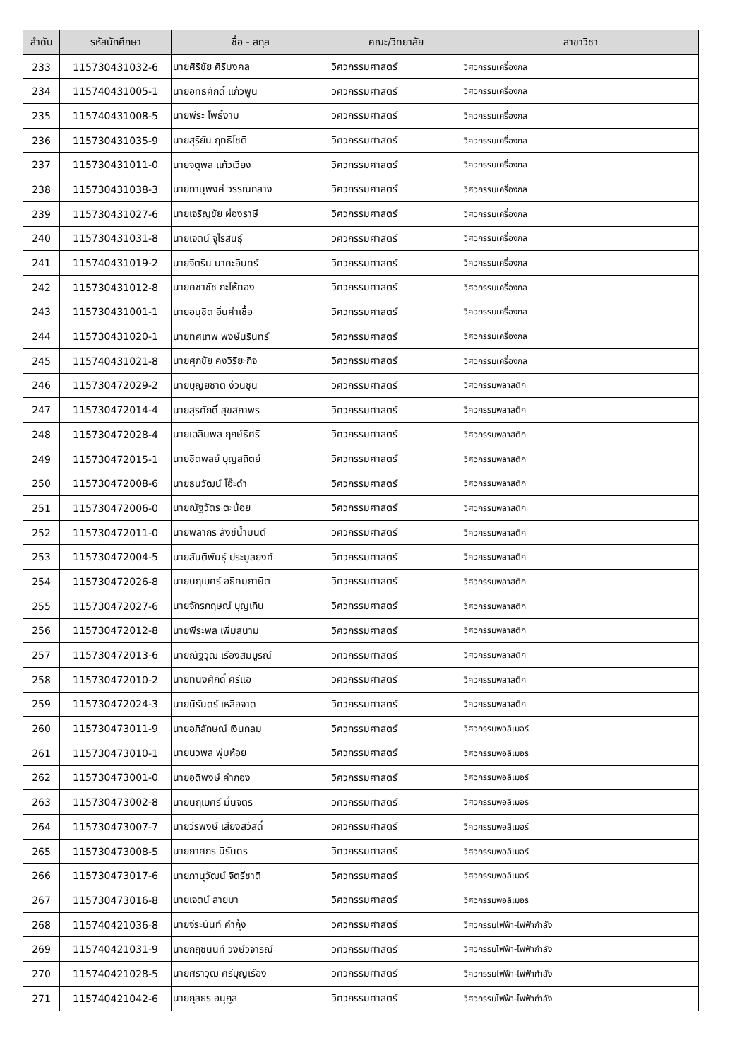| ลำดับ | รหัสนักศึกษา | ชื่อ - สกุล | คณะ/วิทยาลัย | สาขาวิชา |
| --- | --- | --- | --- | --- |
| 233 | 115730431032-6 | นายศิริชัย ศิริมงคล | วิศวกรรมศาสตร์ | วิศวกรรมเครื่องกล |
| 234 | 115740431005-1 | นายอิทธิศักดิ์ แก้วพูน | วิศวกรรมศาสตร์ | วิศวกรรมเครื่องกล |
| 235 | 115740431008-5 | นายพีระ โพธิ์งาม | วิศวกรรมศาสตร์ | วิศวกรรมเครื่องกล |
| 236 | 115730431035-9 | นายสุริยัน ฤทธิโชติ | วิศวกรรมศาสตร์ | วิศวกรรมเครื่องกล |
| 237 | 115730431011-0 | นายจตุพล แก้วเวียง | วิศวกรรมศาสตร์ | วิศวกรรมเครื่องกล |
| 238 | 115730431038-3 | นายภานุพงศ์ วรรณกลาง | วิศวกรรมศาสตร์ | วิศวกรรมเครื่องกล |
| 239 | 115730431027-6 | นายเจริญชัย ผ่องราษี | วิศวกรรมศาสตร์ | วิศวกรรมเครื่องกล |
| 240 | 115730431031-8 | นายเจตน์ จุไรสินธุ์ | วิศวกรรมศาสตร์ | วิศวกรรมเครื่องกล |
| 241 | 115740431019-2 | นายจิตริน นาคะอินทร์ | วิศวกรรมศาสตร์ | วิศวกรรมเครื่องกล |
| 242 | 115730431012-8 | นายคชาชัช กะโห้ทอง | วิศวกรรมศาสตร์ | วิศวกรรมเครื่องกล |
| 243 | 115730431001-1 | นายอนุชิต อิ่นคำเชื้อ | วิศวกรรมศาสตร์ | วิศวกรรมเครื่องกล |
| 244 | 115730431020-1 | นายทศเทพ พงษ์นรินทร์ | วิศวกรรมศาสตร์ | วิศวกรรมเครื่องกล |
| 245 | 115740431021-8 | นายศุภชัย คงวิริยะกิจ | วิศวกรรมศาสตร์ | วิศวกรรมเครื่องกล |
| 246 | 115730472029-2 | นายบุญยชาต ง่วนชุน | วิศวกรรมศาสตร์ | วิศวกรรมพลาสติก |
| 247 | 115730472014-4 | นายสุรศักดิ์ สุขสถาพร | วิศวกรรมศาสตร์ | วิศวกรรมพลาสติก |
| 248 | 115730472028-4 | นายเฉลิมพล ฤกษ์ธิศรี | วิศวกรรมศาสตร์ | วิศวกรรมพลาสติก |
| 249 | 115730472015-1 | นายชิตพลย์ บุญสถิตย์ | วิศวกรรมศาสตร์ | วิศวกรรมพลาสติก |
| 250 | 115730472008-6 | นายธนวัฒน์ โอ๊ะดำ | วิศวกรรมศาสตร์ | วิศวกรรมพลาสติก |
| 251 | 115730472006-0 | นายณัฐวัตร ตะน้อย | วิศวกรรมศาสตร์ | วิศวกรรมพลาสติก |
| 252 | 115730472011-0 | นายพลากร สังข์น้ำมนต์ | วิศวกรรมศาสตร์ | วิศวกรรมพลาสติก |
| 253 | 115730472004-5 | นายสันติพันธุ์ ประมูลยงค์ | วิศวกรรมศาสตร์ | วิศวกรรมพลาสติก |
| 254 | 115730472026-8 | นายนฤเบศร์ อธิคมภาษิต | วิศวกรรมศาสตร์ | วิศวกรรมพลาสติก |
| 255 | 115730472027-6 | นายจักรกฤษณ์ บุญเกิน | วิศวกรรมศาสตร์ | วิศวกรรมพลาสติก |
| 256 | 115730472012-8 | นายพีระพล เพิ่มสนาม | วิศวกรรมศาสตร์ | วิศวกรรมพลาสติก |
| 257 | 115730472013-6 | นายณัฐวุฒิ เรืองสมบูรณ์ | วิศวกรรมศาสตร์ | วิศวกรรมพลาสติก |
| 258 | 115730472010-2 | นายทนงศักดิ์ ศรีแอ | วิศวกรรมศาสตร์ | วิศวกรรมพลาสติก |
| 259 | 115730472024-3 | นายนิรันดร์ เหลือจาด | วิศวกรรมศาสตร์ | วิศวกรรมพลาสติก |
| 260 | 115730473011-9 | นายอภิลักษณ์ เงินกลม | วิศวกรรมศาสตร์ | วิศวกรรมพอลิเมอร์ |
| 261 | 115730473010-1 | นายนวพล พุ่มห้อย | วิศวกรรมศาสตร์ | วิศวกรรมพอลิเมอร์ |
| 262 | 115730473001-0 | นายอดิพงษ์ คำกอง | วิศวกรรมศาสตร์ | วิศวกรรมพอลิเมอร์ |
| 263 | 115730473002-8 | นายนฤเบศร์ มั่นจิตร | วิศวกรรมศาสตร์ | วิศวกรรมพอลิเมอร์ |
| 264 | 115730473007-7 | นายวีรพงษ์ เสียงสวัสดิ์ | วิศวกรรมศาสตร์ | วิศวกรรมพอลิเมอร์ |
| 265 | 115730473008-5 | นายภาศกร นิรันดร | วิศวกรรมศาสตร์ | วิศวกรรมพอลิเมอร์ |
| 266 | 115730473017-6 | นายภานุวัฒน์ จิตรีชาติ | วิศวกรรมศาสตร์ | วิศวกรรมพอลิเมอร์ |
| 267 | 115730473016-8 | นายเจตน์ สายมา | วิศวกรรมศาสตร์ | วิศวกรรมพอลิเมอร์ |
| 268 | 115740421036-8 | นายจีระนันท์ คำกุ้ง | วิศวกรรมศาสตร์ | วิศวกรรมไฟฟ้า-ไฟฟ้ากำลัง |
| 269 | 115740421031-9 | นายกฤชนนท์ วงษ์วิจารณ์ | วิศวกรรมศาสตร์ | วิศวกรรมไฟฟ้า-ไฟฟ้ากำลัง |
| 270 | 115740421028-5 | นายศราวุฒิ ศรีบุญเรือง | วิศวกรรมศาสตร์ | วิศวกรรมไฟฟ้า-ไฟฟ้ากำลัง |
| 271 | 115740421042-6 | นายกุลธร อนุกูล | วิศวกรรมศาสตร์ | วิศวกรรมไฟฟ้า-ไฟฟ้ากำลัง |